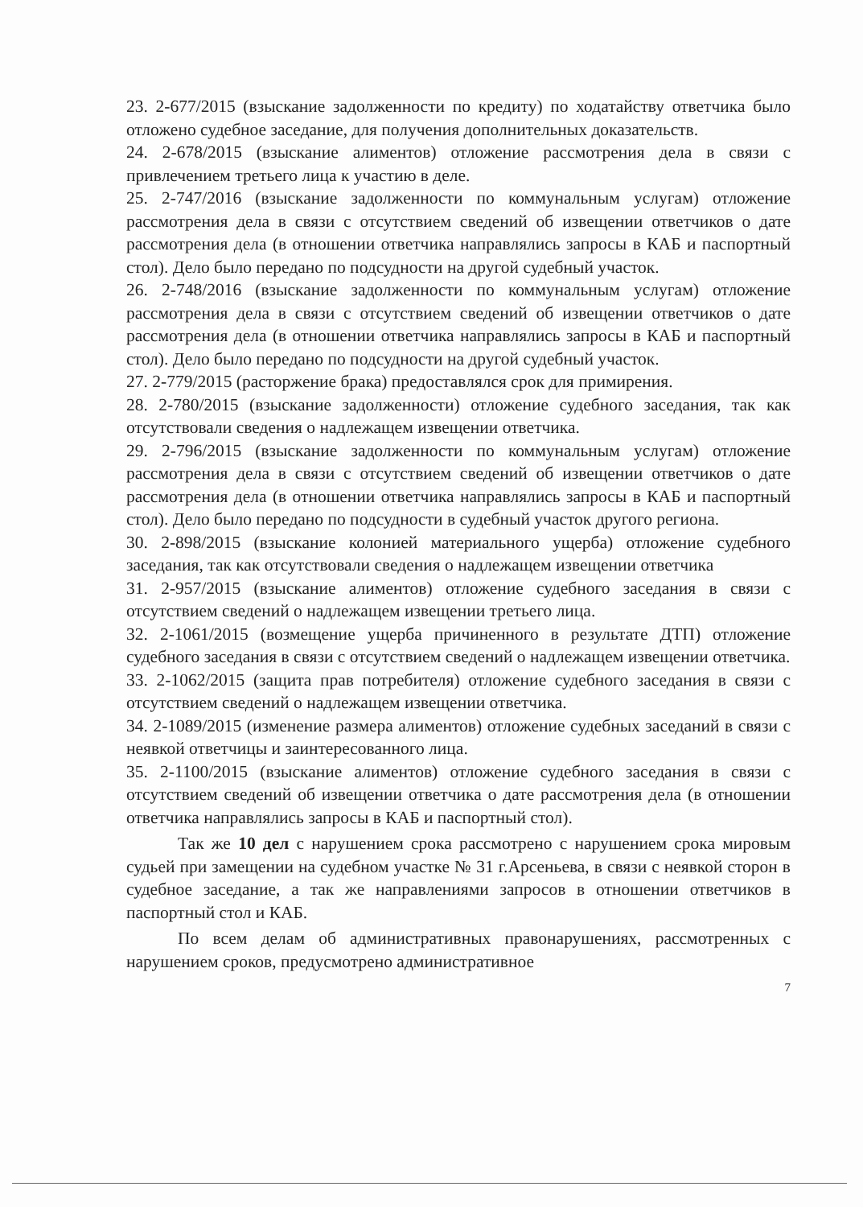23. 2-677/2015 (взыскание задолженности по кредиту) по ходатайству ответчика было отложено судебное заседание, для получения дополнительных доказательств.
24. 2-678/2015 (взыскание алиментов) отложение рассмотрения дела в связи с привлечением третьего лица к участию в деле.
25. 2-747/2016 (взыскание задолженности по коммунальным услугам) отложение рассмотрения дела в связи с отсутствием сведений об извещении ответчиков о дате рассмотрения дела (в отношении ответчика направлялись запросы в КАБ и паспортный стол). Дело было передано по подсудности на другой судебный участок.
26. 2-748/2016 (взыскание задолженности по коммунальным услугам) отложение рассмотрения дела в связи с отсутствием сведений об извещении ответчиков о дате рассмотрения дела (в отношении ответчика направлялись запросы в КАБ и паспортный стол). Дело было передано по подсудности на другой судебный участок.
27. 2-779/2015 (расторжение брака) предоставлялся срок для примирения.
28. 2-780/2015 (взыскание задолженности) отложение судебного заседания, так как отсутствовали сведения о надлежащем извещении ответчика.
29. 2-796/2015 (взыскание задолженности по коммунальным услугам) отложение рассмотрения дела в связи с отсутствием сведений об извещении ответчиков о дате рассмотрения дела (в отношении ответчика направлялись запросы в КАБ и паспортный стол). Дело было передано по подсудности в судебный участок другого региона.
30. 2-898/2015 (взыскание колонией материального ущерба) отложение судебного заседания, так как отсутствовали сведения о надлежащем извещении ответчика
31. 2-957/2015 (взыскание алиментов) отложение судебного заседания в связи с отсутствием сведений о надлежащем извещении третьего лица.
32. 2-1061/2015 (возмещение ущерба причиненного в результате ДТП) отложение судебного заседания в связи с отсутствием сведений о надлежащем извещении ответчика.
33. 2-1062/2015 (защита прав потребителя) отложение судебного заседания в связи с отсутствием сведений о надлежащем извещении ответчика.
34. 2-1089/2015 (изменение размера алиментов) отложение судебных заседаний в связи с неявкой ответчицы и заинтересованного лица.
35. 2-1100/2015 (взыскание алиментов) отложение судебного заседания в связи с отсутствием сведений об извещении ответчика о дате рассмотрения дела (в отношении ответчика направлялись запросы в КАБ и паспортный стол).
Так же 10 дел с нарушением срока рассмотрено с нарушением срока мировым судьей при замещении на судебном участке № 31 г.Арсеньева, в связи с неявкой сторон в судебное заседание, а так же направлениями запросов в отношении ответчиков в паспортный стол и КАБ.
По всем делам об административных правонарушениях, рассмотренных с нарушением сроков, предусмотрено административное
7